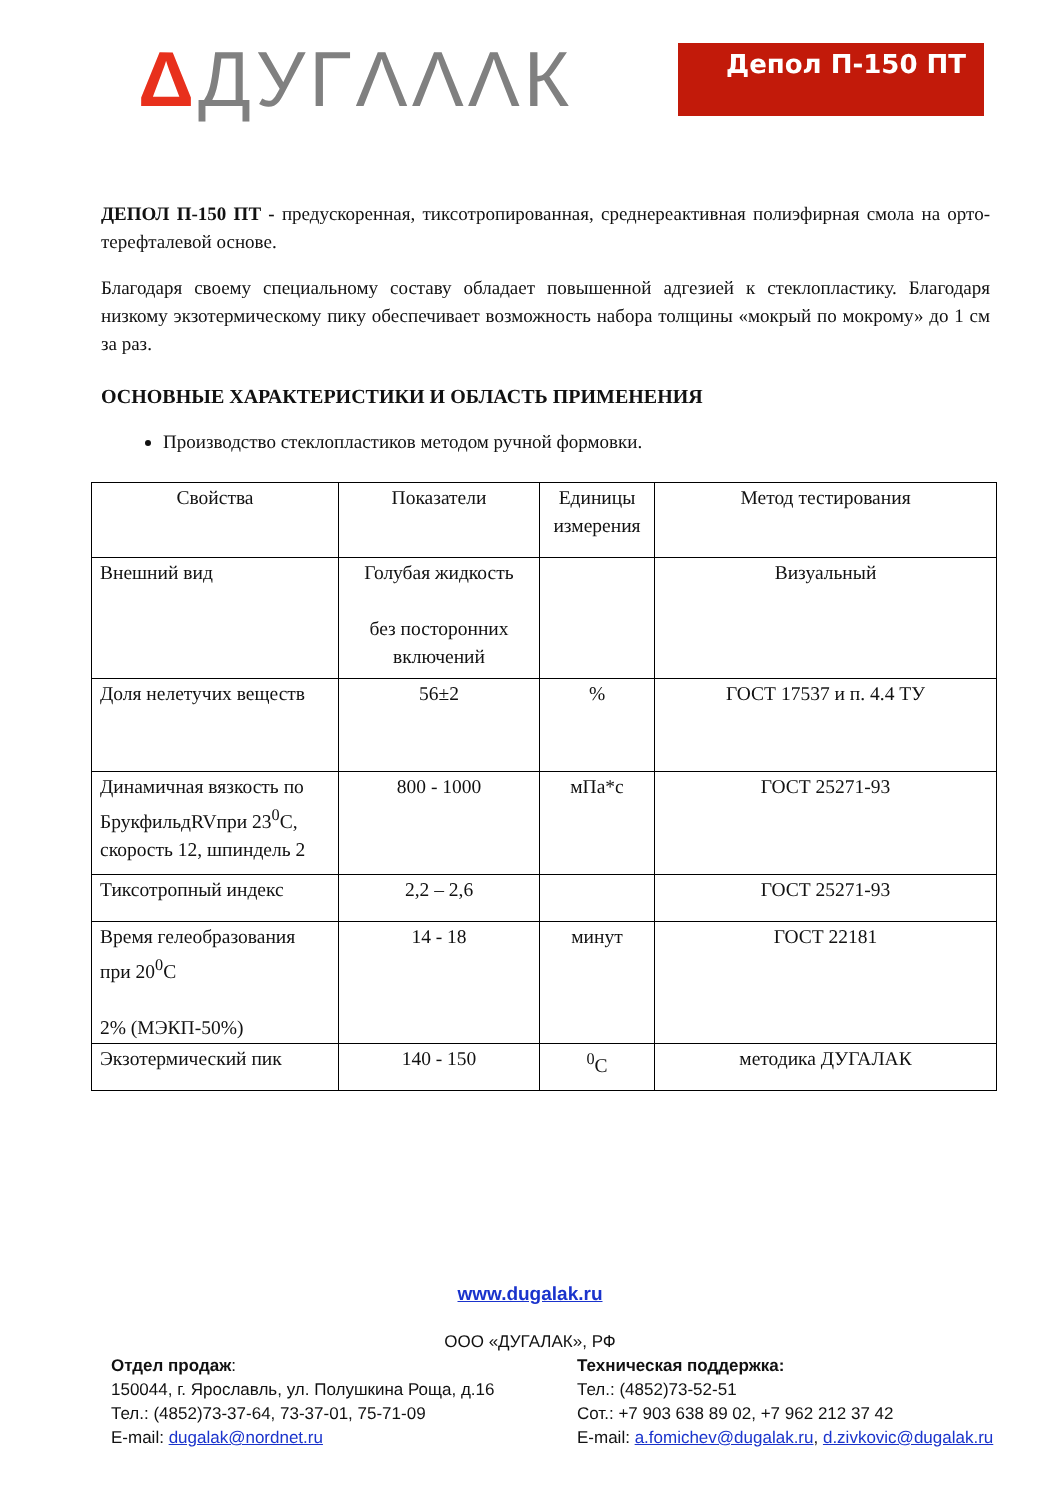ΔДУГΛΛΛК
Депол П-150 ПТ
ДЕПОЛ П-150 ПТ - предускоренная, тиксотропированная, среднереактивная полиэфирная смола на орто-терефталевой основе.
Благодаря своему специальному составу обладает повышенной адгезией к стеклопластику. Благодаря низкому экзотермическому пику обеспечивает возможность набора толщины «мокрый по мокрому» до 1 см за раз.
ОСНОВНЫЕ ХАРАКТЕРИСТИКИ И ОБЛАСТЬ ПРИМЕНЕНИЯ
Производство стеклопластиков методом ручной формовки.
| Свойства | Показатели | Единицы измерения | Метод тестирования |
| Внешний вид | Голубая жидкость без посторонних включений | | Визуальный |
| Доля нелетучих веществ | 56±2 | % | ГОСТ 17537 и п. 4.4 ТУ |
| Динамичная вязкость по БрукфильдRVпри 23<sup>0</sup>С, скорость 12, шпиндель 2 | 800 - 1000 | мПа*с | ГОСТ 25271-93 |
| Тиксотропный индекс | 2,2 – 2,6 | | ГОСТ 25271-93 |
| Время гелеобразования при 20<sup>0</sup>С 2% (МЭКП-50%) | 14 - 18 | минут | ГОСТ 22181 |
| Экзотермический пик | 140 - 150 | <sup>0</sup> С | методика ДУГАЛАК |
www.dugalak.ru
ООО «ДУГАЛАК», РФ
Отдел продаж:
150044, г. Ярославль, ул. Полушкина Роща, д.16
Тел.: (4852)73-37-64, 73-37-01, 75-71-09
E-mail: dugalak@nordnet.ru
Техническая поддержка:
Тел.: (4852)73-52-51
Сот.: +7 903 638 89 02, +7 962 212 37 42
E-mail: a.fomichev@dugalak.ru, d.zivkovic@dugalak.ru